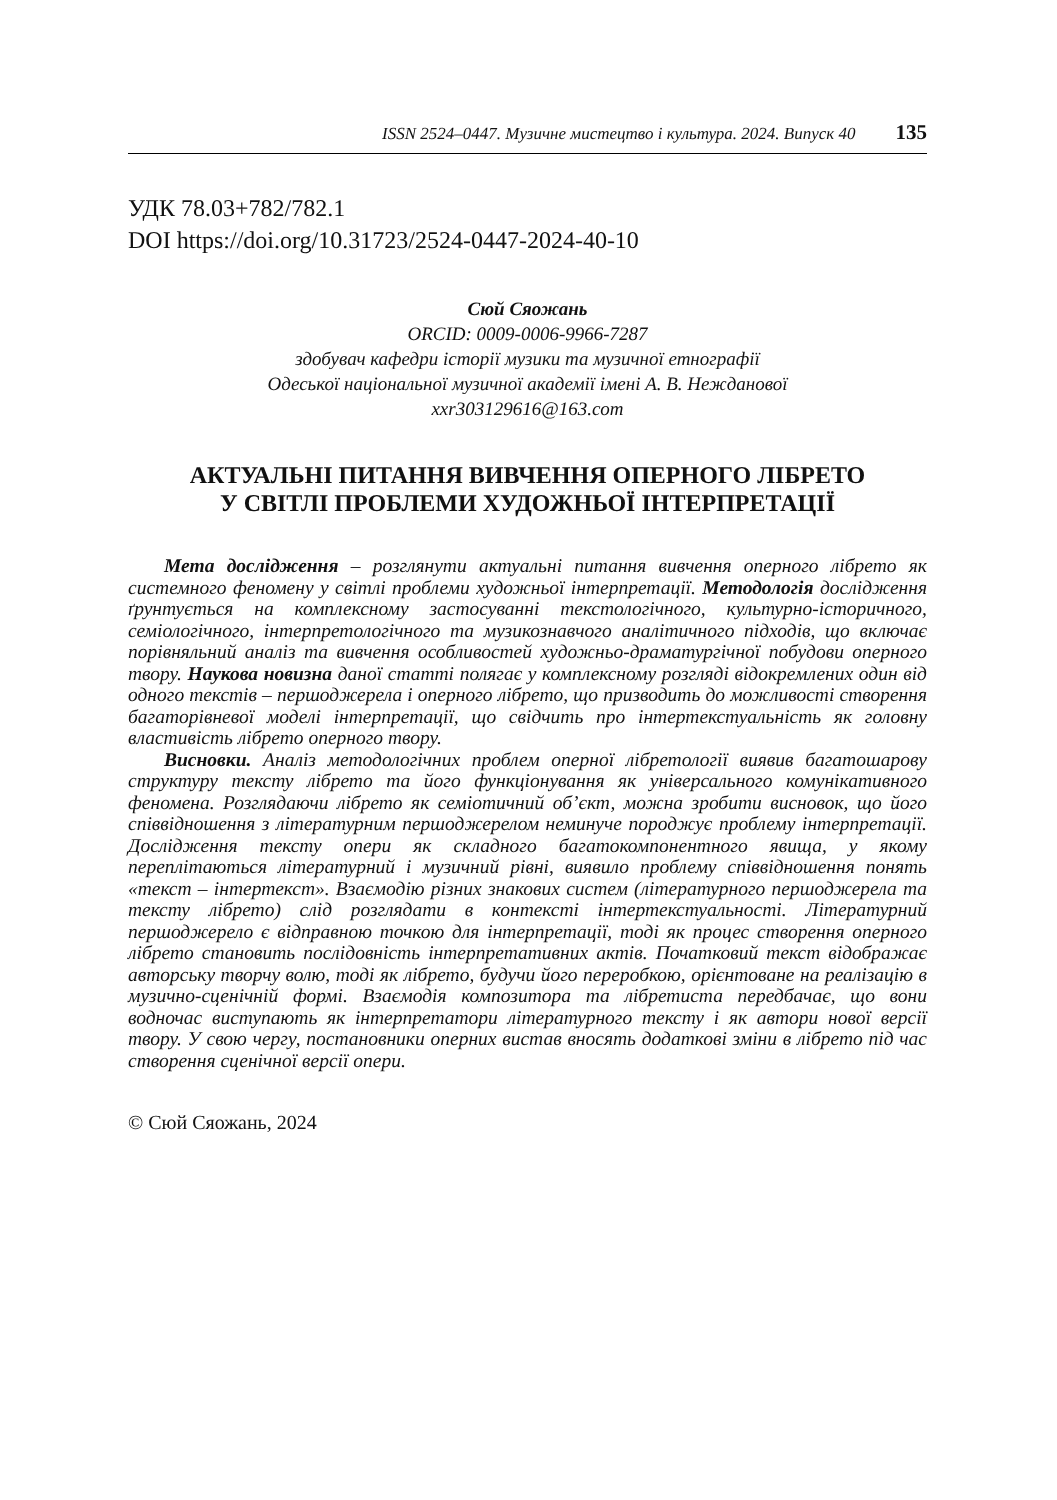ISSN 2524–0447. Музичне мистецтво і культура. 2024. Випуск 40 135
УДК 78.03+782/782.1
DOI https://doi.org/10.31723/2524-0447-2024-40-10
Сюй Сяожань
ORCID: 0009-0006-9966-7287
здобувач кафедри історії музики та музичної етнографії
Одеської національної музичної академії імені А. В. Нежданової
xxr303129616@163.com
АКТУАЛЬНІ ПИТАННЯ ВИВЧЕННЯ ОПЕРНОГО ЛІБРЕТО У СВІТЛІ ПРОБЛЕМИ ХУДОЖНЬОЇ ІНТЕРПРЕТАЦІЇ
Мета дослідження – розглянути актуальні питання вивчення оперного лібрето як системного феномену у світлі проблеми художньої інтерпретації. Методологія дослідження ґрунтується на комплексному застосуванні текстологічного, культурно-історичного, семіологічного, інтерпретологічного та музикознавчого аналітичного підходів, що включає порівняльний аналіз та вивчення особливостей художньо-драматургічної побудови оперного твору. Наукова новизна даної статті полягає у комплексному розгляді відокремлених один від одного текстів – першоджерела і оперного лібрето, що призводить до можливості створення багаторівневої моделі інтерпретації, що свідчить про інтертекстуальність як головну властивість лібрето оперного твору.
Висновки. Аналіз методологічних проблем оперної лібретології виявив багатошарову структуру тексту лібрето та його функціонування як універсального комунікативного феномена. Розглядаючи лібрето як семіотичний об’єкт, можна зробити висновок, що його співвідношення з літературним першоджерелом неминуче породжує проблему інтерпретації. Дослідження тексту опери як складного багатокомпонентного явища, у якому переплітаються літературний і музичний рівні, виявило проблему співвідношення понять «текст – інтертекст». Взаємодію різних знакових систем (літературного першоджерела та тексту лібрето) слід розглядати в контексті інтертекстуальності. Літературний першоджерело є відправною точкою для інтерпретації, тоді як процес створення оперного лібрето становить послідовність інтерпретативних актів. Початковий текст відображає авторську творчу волю, тоді як лібрето, будучи його переробкою, орієнтоване на реалізацію в музично-сценічній формі. Взаємодія композитора та лібретиста передбачає, що вони водночас виступають як інтерпретатори літературного тексту і як автори нової версії твору. У свою чергу, постановники оперних вистав вносять додаткові зміни в лібрето під час створення сценічної версії опери.
© Сюй Сяожань, 2024